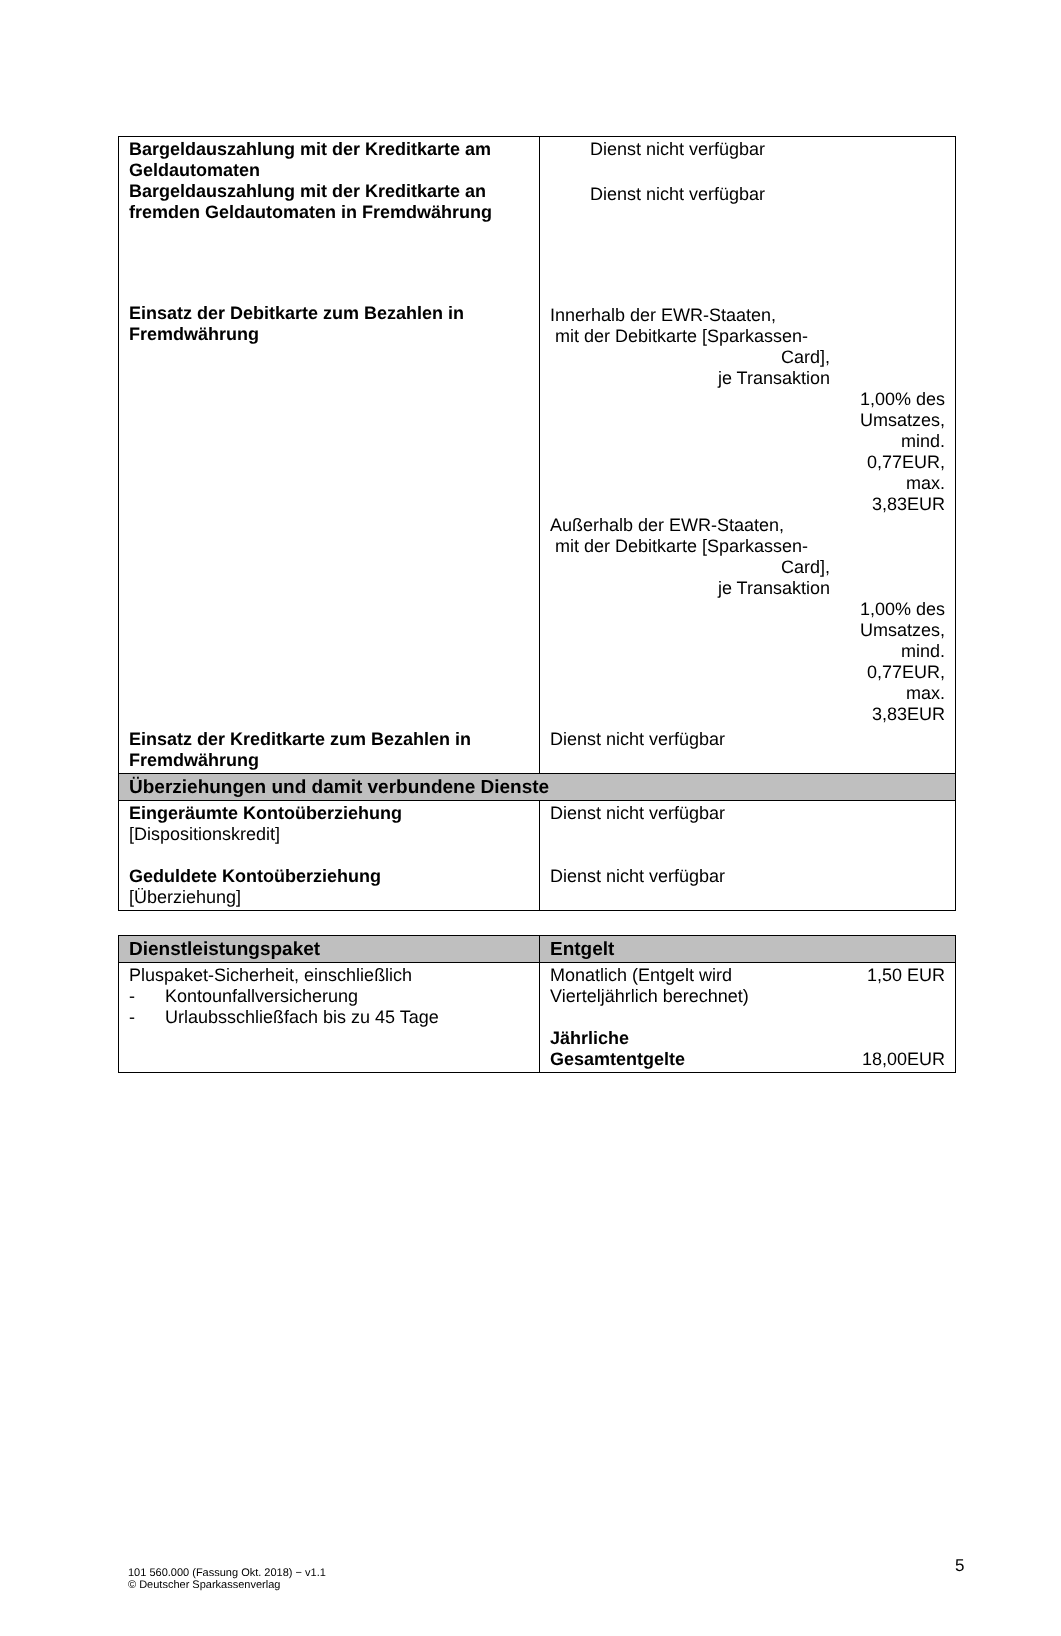| Bargeldauszahlung mit der Kreditkarte am Geldautomaten Bargeldauszahlung mit der Kreditkarte an fremden Geldautomaten in Fremdwährung Einsatz der Debitkarte zum Bezahlen in Fremdwährung | Dienst nicht verfügbar Dienst nicht verfügbar / Innerhalb der EWR-Staaten, mit der Debitkarte [Sparkassen- Card], je Transaktion / / / / 1,00% des Umsatzes, mind. 0,77EUR, max. 3,83EUR / / Außerhalb der EWR-Staaten, mit der Debitkarte [Sparkassen- Card], je Transaktion / / / / 1,00% des Umsatzes, mind. 0,77EUR, max. 3,83EUR / |
| Einsatz der Kreditkarte zum Bezahlen in Fremdwährung | Dienst nicht verfügbar |
| Überziehungen und damit verbundene Dienste | |
| Eingeräumte Kontoüberziehung [Dispositionskredit] Geduldete Kontoüberziehung [Überziehung] | Dienst nicht verfügbar Dienst nicht verfügbar |
| Dienstleistungspaket | Entgelt |
| --- | --- |
| Pluspaket-Sicherheit, einschließlich - Kontounfallversicherung - Urlaubsschließfach bis zu 45 Tage | / Monatlich (Entgelt wird Vierteljährlich berechnet) / 1,50 EUR / / Jährliche Gesamtentgelte / 18,00EUR / |
101 560.000 (Fassung Okt. 2018) − v1.1
© Deutscher Sparkassenverlag
5